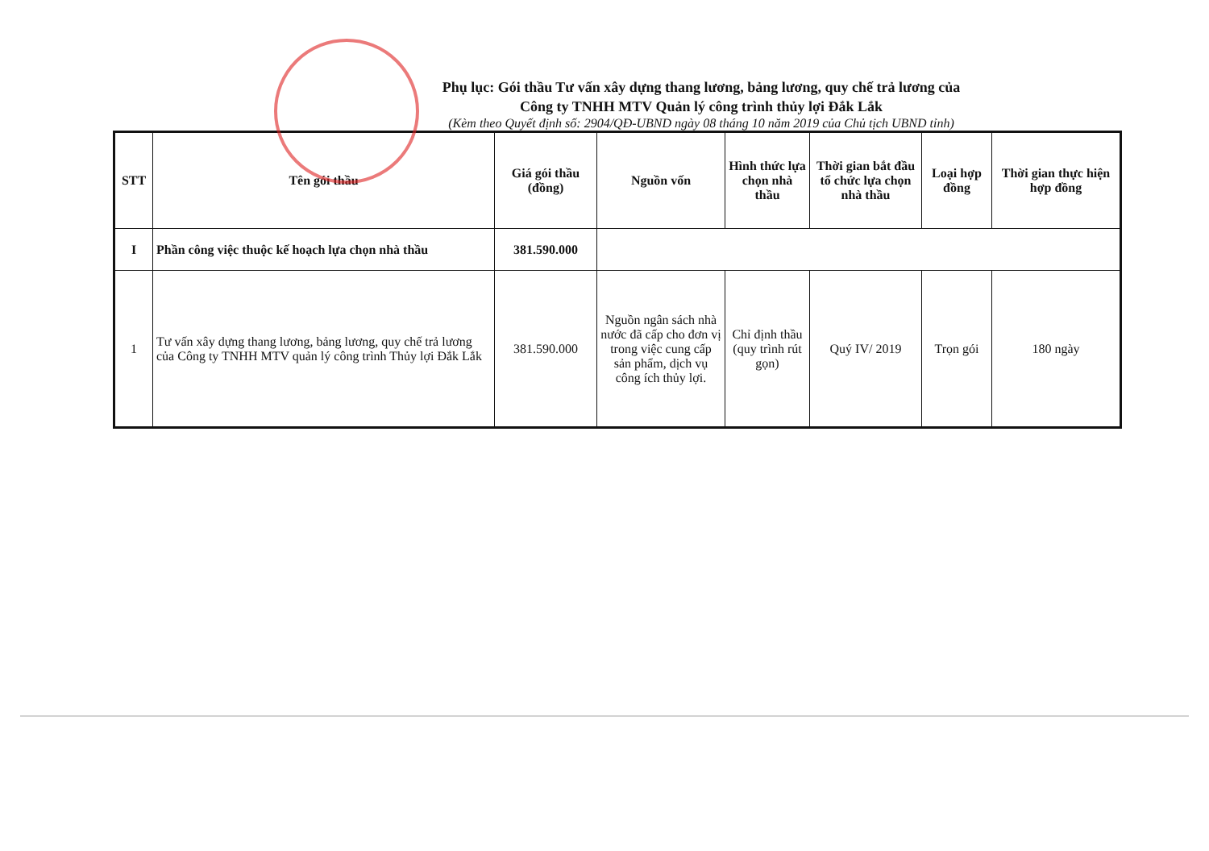Phụ lục: Gói thầu Tư vấn xây dựng thang lương, bảng lương, quy chế trả lương của
Công ty TNHH MTV Quản lý công trình thủy lợi Đắk Lắk
(Kèm theo Quyết định số: 2904/QĐ-UBND ngày 08 tháng 10 năm 2019 của Chủ tịch UBND tỉnh)
| STT | Tên gói thầu | Giá gói thầu (đồng) | Nguồn vốn | Hình thức lựa chọn nhà thầu | Thời gian bắt đầu tổ chức lựa chọn nhà thầu | Loại hợp đồng | Thời gian thực hiện hợp đồng |
| --- | --- | --- | --- | --- | --- | --- | --- |
| I | Phần công việc thuộc kế hoạch lựa chọn nhà thầu | 381.590.000 | | | | | |
| 1 | Tư vấn xây dựng thang lương, bảng lương, quy chế trả lương của Công ty TNHH MTV quản lý công trình Thủy lợi Đắk Lắk | 381.590.000 | Nguồn ngân sách nhà nước đã cấp cho đơn vị trong việc cung cấp sản phẩm, dịch vụ công ích thủy lợi. | Chỉ định thầu (quy trình rút gọn) | Quý IV/ 2019 | Trọn gói | 180 ngày |